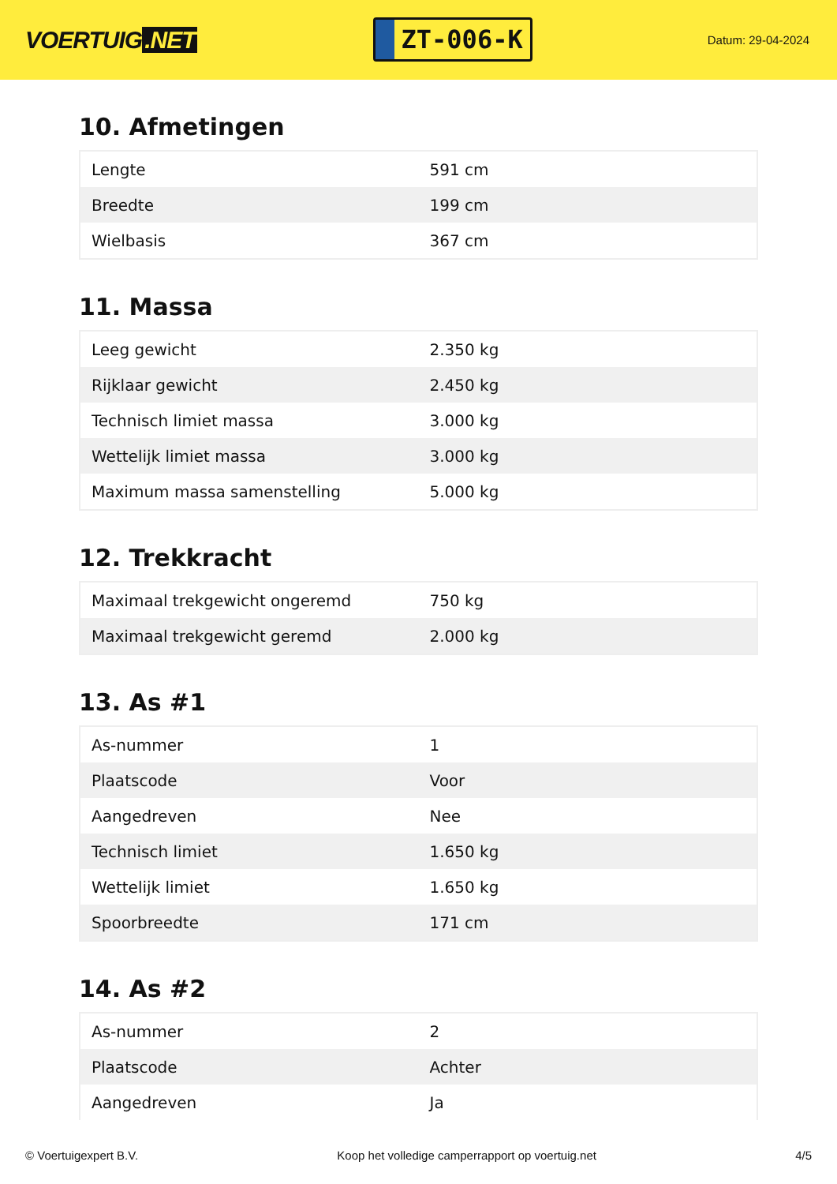VOERTUIG.NET
ZT-006-K
Datum: 29-04-2024
10. Afmetingen
| Lengte | 591 cm |
| Breedte | 199 cm |
| Wielbasis | 367 cm |
11. Massa
| Leeg gewicht | 2.350 kg |
| Rijklaar gewicht | 2.450 kg |
| Technisch limiet massa | 3.000 kg |
| Wettelijk limiet massa | 3.000 kg |
| Maximum massa samenstelling | 5.000 kg |
12. Trekkracht
| Maximaal trekgewicht ongeremd | 750 kg |
| Maximaal trekgewicht geremd | 2.000 kg |
13. As #1
| As-nummer | 1 |
| Plaatscode | Voor |
| Aangedreven | Nee |
| Technisch limiet | 1.650 kg |
| Wettelijk limiet | 1.650 kg |
| Spoorbreedte | 171 cm |
14. As #2
| As-nummer | 2 |
| Plaatscode | Achter |
| Aangedreven | Ja |
© Voertuigexpert B.V. Koop het volledige camperrapport op voertuig.net 4/5